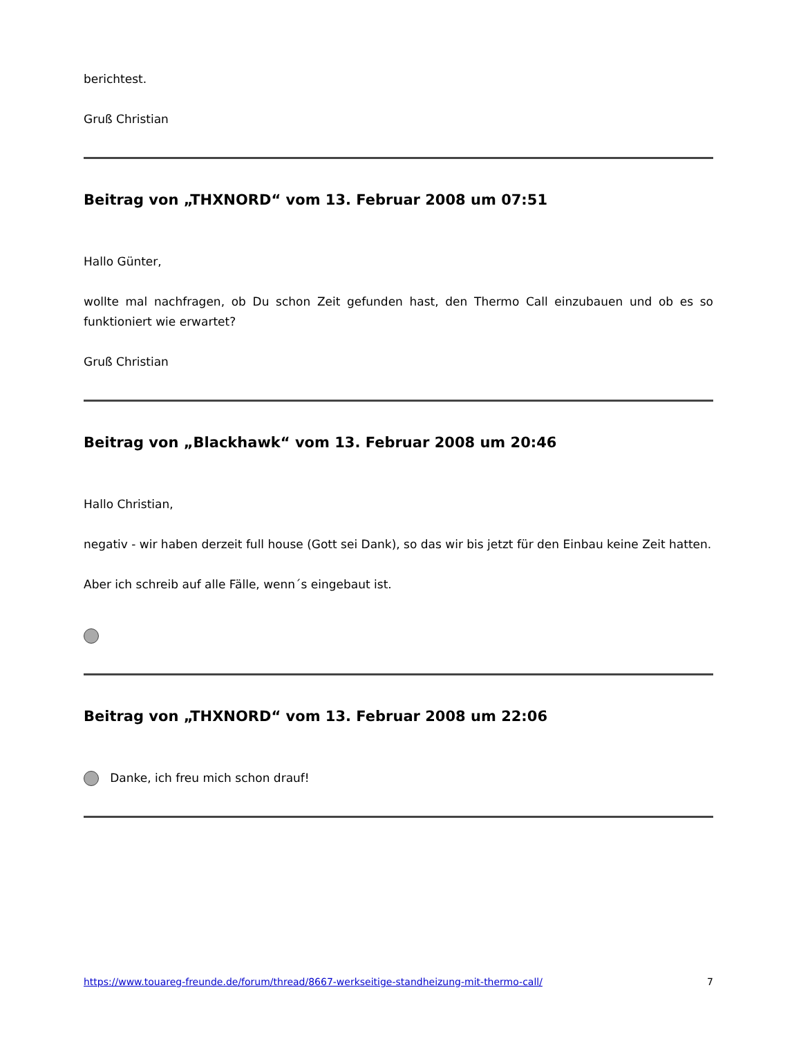berichtest.
Gruß Christian
Beitrag von „THXNORD“ vom 13. Februar 2008 um 07:51
Hallo Günter,
wollte mal nachfragen, ob Du schon Zeit gefunden hast, den Thermo Call einzubauen und ob es so funktioniert wie erwartet?
Gruß Christian
Beitrag von „Blackhawk“ vom 13. Februar 2008 um 20:46
Hallo Christian,
negativ - wir haben derzeit full house (Gott sei Dank), so das wir bis jetzt für den Einbau keine Zeit hatten.
Aber ich schreib auf alle Fälle, wenn´s eingebaut ist.
Beitrag von „THXNORD“ vom 13. Februar 2008 um 22:06
Danke, ich freu mich schon drauf!
https://www.touareg-freunde.de/forum/thread/8667-werkseitige-standheizung-mit-thermo-call/ 7